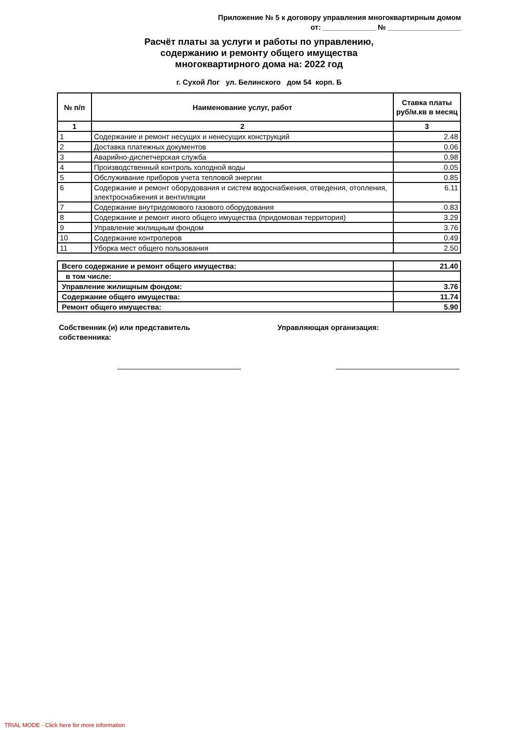Приложение № 5 к договору управления многоквартирным домом
от: _____________ № __________________
Расчёт платы за услуги и работы по управлению,
содержанию и ремонту общего имущества
многоквартирного дома на: 2022 год
г. Сухой Лог ул. Белинского дом 54 корп. Б
| № п/п | Наименование услуг, работ | Ставка платы руб/м.кв в месяц |
| --- | --- | --- |
| 1 | 2 | 3 |
| 1 | Содержание и ремонт несущих и ненесущих конструкций | 2.48 |
| 2 | Доставка платежных документов | 0.06 |
| 3 | Аварийно-диспетчерская служба | 0.98 |
| 4 | Производственный контроль холодной воды | 0.05 |
| 5 | Обслуживание приборов учета тепловой энергии | 0.85 |
| 6 | Содержание и ремонт оборудования и систем водоснабжения, отведения, отопления, электроснабжения и вентиляции | 6.11 |
| 7 | Содержание внутридомового газового оборудования | 0.83 |
| 8 | Содержание и ремонт иного общего имущества (придомовая территория) | 3.29 |
| 9 | Управление жилищным фондом | 3.76 |
| 10 | Содержание контролеров | 0.49 |
| 11 | Уборка мест общего пользования | 2.50 |
| Всего содержание и ремонт общего имущества: | 21.40 |
| в том числе: | |
| Управление жилищным фондом: | 3.76 |
| Содержание общего имущества: | 11.74 |
| Ремонт общего имущества: | 5.90 |
Собственник (и) или представитель
собственника:
Управляющая организация:
TRIAL MODE - Click here for more information